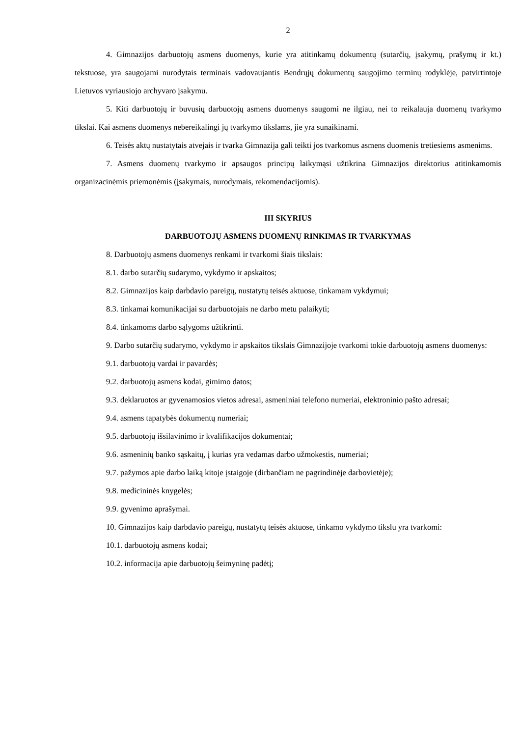2
4. Gimnazijos darbuotojų asmens duomenys, kurie yra atitinkamų dokumentų (sutarčių, įsakymų, prašymų ir kt.) tekstuose, yra saugojami nurodytais terminais vadovaujantis Bendrųjų dokumentų saugojimo terminų rodyklėje, patvirtintoje Lietuvos vyriausiojo archyvaro įsakymu.
5. Kiti darbuotojų ir buvusių darbuotojų asmens duomenys saugomi ne ilgiau, nei to reikalauja duomenų tvarkymo tikslai. Kai asmens duomenys nebereikalingi jų tvarkymo tikslams, jie yra sunaikinami.
6. Teisės aktų nustatytais atvejais ir tvarka Gimnazija gali teikti jos tvarkomus asmens duomenis tretiesiems asmenims.
7. Asmens duomenų tvarkymo ir apsaugos principų laikymąsi užtikrina Gimnazijos direktorius atitinkamomis organizacinėmis priemonėmis (įsakymais, nurodymais, rekomendacijomis).
III SKYRIUS
DARBUOTOJŲ ASMENS DUOMENŲ RINKIMAS IR TVARKYMAS
8. Darbuotojų asmens duomenys renkami ir tvarkomi šiais tikslais:
8.1. darbo sutarčių sudarymo, vykdymo ir apskaitos;
8.2. Gimnazijos kaip darbdavio pareigų, nustatytų teisės aktuose, tinkamam vykdymui;
8.3. tinkamai komunikacijai su darbuotojais ne darbo metu palaikyti;
8.4. tinkamoms darbo sąlygoms užtikrinti.
9. Darbo sutarčių sudarymo, vykdymo ir apskaitos tikslais Gimnazijoje tvarkomi tokie darbuotojų asmens duomenys:
9.1. darbuotojų vardai ir pavardės;
9.2. darbuotojų asmens kodai, gimimo datos;
9.3. deklaruotos ar gyvenamosios vietos adresai, asmeniniai telefono numeriai, elektroninio pašto adresai;
9.4. asmens tapatybės dokumentų numeriai;
9.5. darbuotojų išsilavinimo ir kvalifikacijos dokumentai;
9.6. asmeninių banko sąskaitų, į kurias yra vedamas darbo užmokestis, numeriai;
9.7. pažymos apie darbo laiką kitoje įstaigoje (dirbančiam ne pagrindinėje darbovietėje);
9.8. medicininės knygelės;
9.9. gyvenimo aprašymai.
10. Gimnazijos kaip darbdavio pareigų, nustatytų teisės aktuose, tinkamo vykdymo tikslu yra tvarkomi:
10.1. darbuotojų asmens kodai;
10.2. informacija apie darbuotojų šeimyninę padėtį;